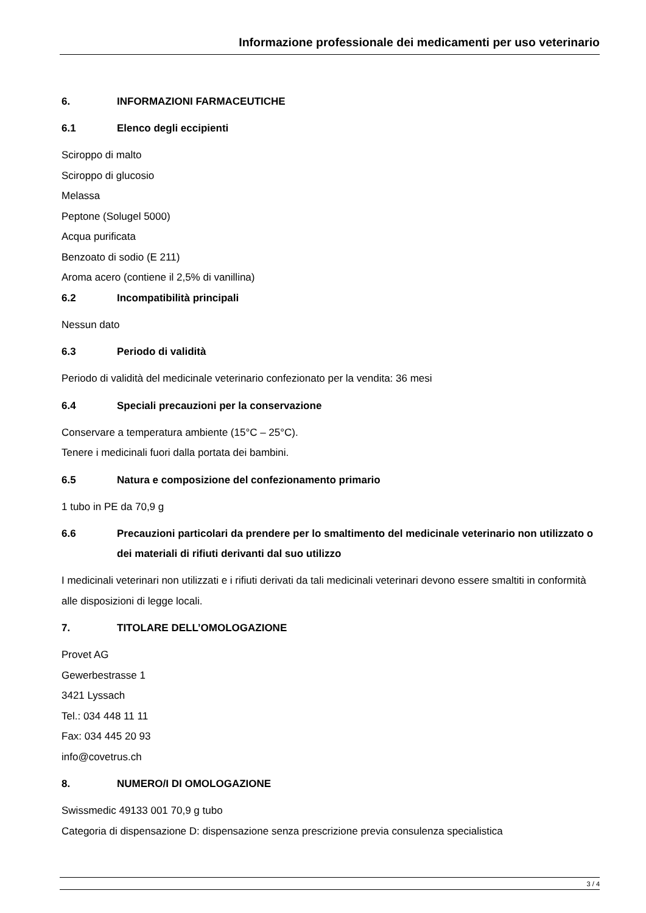Informazione professionale dei medicamenti per uso veterinario
6. INFORMAZIONI FARMACEUTICHE
6.1 Elenco degli eccipienti
Sciroppo di malto
Sciroppo di glucosio
Melassa
Peptone (Solugel 5000)
Acqua purificata
Benzoato di sodio (E 211)
Aroma acero (contiene il 2,5% di vanillina)
6.2 Incompatibilità principali
Nessun dato
6.3 Periodo di validità
Periodo di validità del medicinale veterinario confezionato per la vendita: 36 mesi
6.4 Speciali precauzioni per la conservazione
Conservare a temperatura ambiente (15°C – 25°C).
Tenere i medicinali fuori dalla portata dei bambini.
6.5 Natura e composizione del confezionamento primario
1 tubo in PE da 70,9 g
6.6 Precauzioni particolari da prendere per lo smaltimento del medicinale veterinario non utilizzato o dei materiali di rifiuti derivanti dal suo utilizzo
I medicinali veterinari non utilizzati e i rifiuti derivati da tali medicinali veterinari devono essere smaltiti in conformità alle disposizioni di legge locali.
7. TITOLARE DELL’OMOLOGAZIONE
Provet AG
Gewerbestrasse 1
3421 Lyssach
Tel.: 034 448 11 11
Fax: 034 445 20 93
info@covetrus.ch
8. NUMERO/I DI OMOLOGAZIONE
Swissmedic 49133 001 70,9 g tubo
Categoria di dispensazione D: dispensazione senza prescrizione previa consulenza specialistica
3 / 4